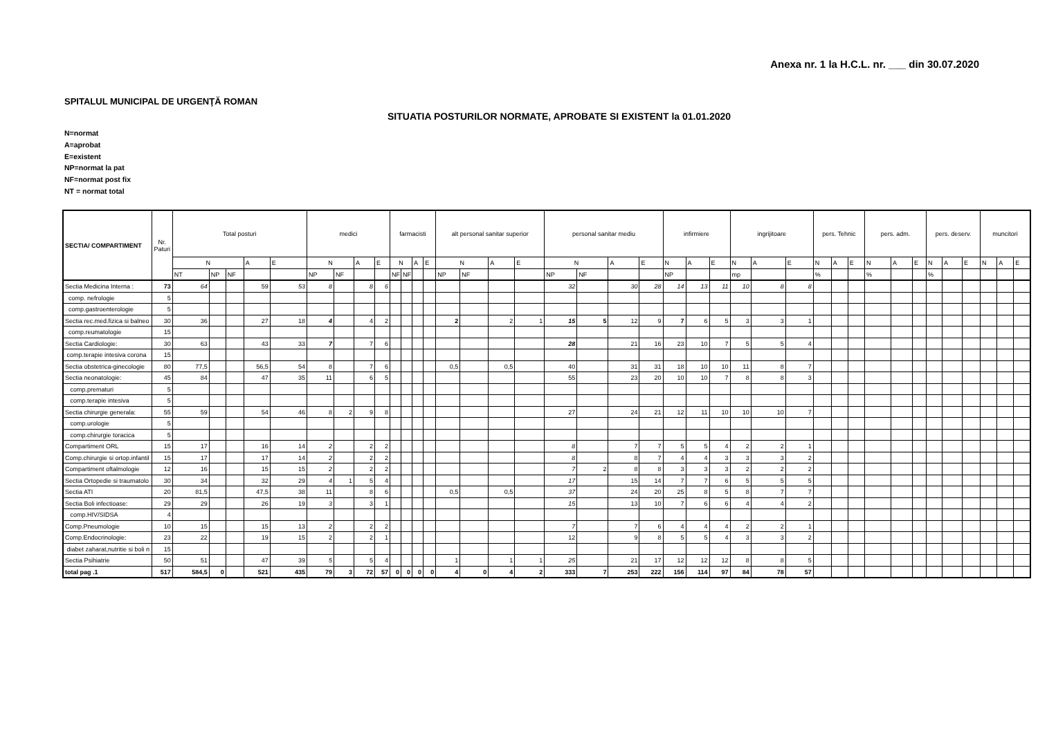Anexa nr. 1 la H.C.L. nr. ___ din 30.07.2020
SPITALUL MUNICIPAL DE URGENŢĂ ROMAN
SITUATIA POSTURILOR NORMATE, APROBATE SI EXISTENT la 01.01.2020
N=normat
A=aprobat
E=existent
NP=normat la pat
NF=normat post fix
NT = normat total
| SECTIA/ COMPARTIMENT | Nr. Paturi | Total posturi | | | | | medici | | | | farmacisti | | | | alt personal sanitar superior | | | | personal sanitar mediu | | | | infirmiere | | | ingrijitoare | | | pers. Tehnic | | | pers. adm. | | | pers. deserv. | | | muncitori | | |
| --- | --- | --- | --- | --- | --- | --- | --- | --- | --- | --- | --- | --- | --- | --- | --- | --- | --- | --- | --- | --- | --- | --- | --- | --- | --- | --- | --- | --- | --- | --- | --- | --- | --- | --- | --- | --- | --- | --- | --- | --- |
| | | N | | | A | E | N | | A | E | N | | A | E | N | | A | E | N | | A | E | N | A | E | N | A | E | N | A | E | N | A | E | N | A | E | N | A | E |
| | | NT | NP | NF | | | NP | NF | | | NF | NF | | | NP | NF | | | NP | NF | | | NP | | | mp | | | % | | | % | | | % | | | | | |
| Sectia Medicina Interna : | 73 | 64 | | | 59 | 53 | 8 | | 8 | 6 | | | | | | | | | 32 | | 30 | 28 | 14 | 13 | 11 | 10 | 8 | 8 | | | | | | | | | | | | |
| comp. nefrologie | 5 | | | | | | | | | | | | | | | | | | | | | | | | | | | | | | | | | | | | | | | |
| comp.gastroenterologie | 5 | | | | | | | | | | | | | | | | | | | | | | | | | | | | | | | | | | | | | | | |
| Sectia rec.med.fizica si balneo | 30 | 36 | | | 27 | 18 | 4 | | 4 | 2 | | | | | 2 | | 2 | 1 | 15 | 5 | 12 | 9 | 7 | 6 | 5 | 3 | 3 | 1 | | | | | | | | | | | | |
| comp.reumatologie | 15 | | | | | | | | | | | | | | | | | | | | | | | | | | | | | | | | | | | | | | | |
| Sectia Cardiologie: | 30 | 63 | | | 43 | 33 | 7 | | 7 | 6 | | | | | | | | | 28 | | 21 | 16 | 23 | 10 | 7 | 5 | 5 | 4 | | | | | | | | | | | | |
| comp.terapie intesiva corona | 15 | | | | | | | | | | | | | | | | | | | | | | | | | | | | | | | | | | | | | | | |
| Sectia obstetrica-ginecologie | 80 | 77,5 | | | 56,5 | 54 | 8 | | 7 | 6 | | | | | 0,5 | | 0,5 | | 40 | | 31 | 31 | 18 | 10 | 10 | 11 | 8 | 7 | | | | | | | | | | | | |
| Sectia neonatologie: | 45 | 84 | | | 47 | 35 | 11 | | 6 | 5 | | | | | | | | | 55 | | 23 | 20 | 10 | 10 | 7 | 8 | 8 | 3 | | | | | | | | | | | | |
| comp.prematuri | 5 | | | | | | | | | | | | | | | | | | | | | | | | | | | | | | | | | | | | | | | |
| comp.terapie intesiva | 5 | | | | | | | | | | | | | | | | | | | | | | | | | | | | | | | | | | | | | | | |
| Sectia chirurgie generala: | 55 | 59 | | | 54 | 46 | 8 | 2 | 9 | 8 | | | | | | | | | 27 | | 24 | 21 | 12 | 11 | 10 | 10 | 10 | 7 | | | | | | | | | | | | |
| comp.urologie | 5 | | | | | | | | | | | | | | | | | | | | | | | | | | | | | | | | | | | | | | | |
| comp.chirurgie toracica | 5 | | | | | | | | | | | | | | | | | | | | | | | | | | | | | | | | | | | | | | | |
| Compartiment ORL | 15 | 17 | | | 16 | 14 | 2 | | 2 | 2 | | | | | | | | | 8 | | 7 | 7 | 5 | 5 | 4 | 2 | 2 | 1 | | | | | | | | | | | | |
| Comp.chirurgie si ortop.infantil | 15 | 17 | | | 17 | 14 | 2 | | 2 | 2 | | | | | | | | | 8 | | 8 | 7 | 4 | 4 | 3 | 3 | 3 | 2 | | | | | | | | | | | | |
| Compartiment oftalmologie | 12 | 16 | | | 15 | 15 | 2 | | 2 | 2 | | | | | | | | | 7 | 2 | 8 | 8 | 3 | 3 | 3 | 2 | 2 | 2 | | | | | | | | | | | | |
| Sectia Ortopedie si traumatolo | 30 | 34 | | | 32 | 29 | 4 | 1 | 5 | 4 | | | | | | | | | 17 | | 15 | 14 | 7 | 7 | 6 | 5 | 5 | 5 | | | | | | | | | | | | |
| Sectia ATI | 20 | 81,5 | | | 47,5 | 38 | 11 | | 8 | 6 | | | | | 0,5 | | 0,5 | | 37 | | 24 | 20 | 25 | 8 | 5 | 8 | 7 | 7 | | | | | | | | | | | | |
| Sectia Boli infectioase: | 29 | 29 | | | 26 | 19 | 3 | | 3 | 1 | | | | | | | | | 15 | | 13 | 10 | 7 | 6 | 6 | 4 | 4 | 2 | | | | | | | | | | | | |
| comp.HIV/SIDSA | 4 | | | | | | | | | | | | | | | | | | | | | | | | | | | | | | | | | | | | | | | |
| Comp.Pneumologie | 10 | 15 | | | 15 | 13 | 2 | | 2 | 2 | | | | | | | | | 7 | | 7 | 6 | 4 | 4 | 4 | 2 | 2 | 1 | | | | | | | | | | | | |
| Comp.Endocrinologie: | 23 | 22 | | | 19 | 15 | 2 | | 2 | 1 | | | | | | | | | 12 | | 9 | 8 | 5 | 5 | 4 | 3 | 3 | 2 | | | | | | | | | | | | |
| diabet zaharat,nutritie si boli n | 15 | | | | | | | | | | | | | | | | | | | | | | | | | | | | | | | | | | | | | | | |
| Sectia Psihiatrie | 50 | 51 | | | 47 | 39 | 5 | | 5 | 4 | | | | | 1 | | 1 | 1 | 25 | | 21 | 17 | 12 | 12 | 12 | 8 | 8 | 5 | | | | | | | | | | | | |
| total pag .1 | 517 | 584,5 | 0 | | 521 | 435 | 79 | 3 | 72 | 57 | 0 | 0 | 0 | 0 | 4 | 0 | 4 | 2 | 333 | 7 | 253 | 222 | 156 | 114 | 97 | 84 | 78 | 57 | | | | | | | | | | | | |